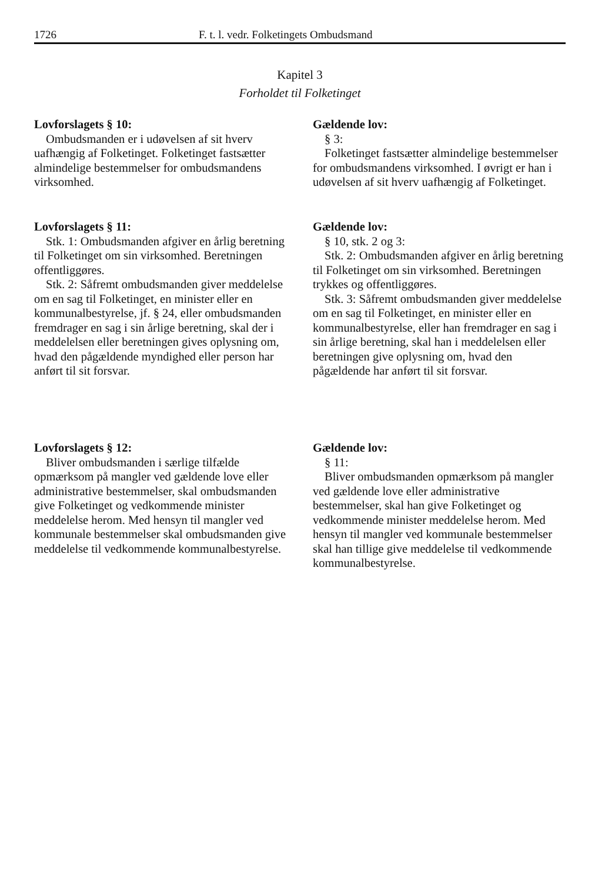1726 F. t. l. vedr. Folketingets Ombudsmand
Kapitel 3
Forholdet til Folketinget
Lovforslagets § 10:
Ombudsmanden er i udøvelsen af sit hverv uafhængig af Folketinget. Folketinget fastsætter almindelige bestemmelser for ombudsmandens virksomhed.
Lovforslagets § 11:
Stk. 1: Ombudsmanden afgiver en årlig beretning til Folketinget om sin virksomhed. Beretningen offentliggøres.
Stk. 2: Såfremt ombudsmanden giver meddelelse om en sag til Folketinget, en minister eller en kommunalbestyrelse, jf. § 24, eller ombudsmanden fremdrager en sag i sin årlige beretning, skal der i meddelelsen eller beretningen gives oplysning om, hvad den pågældende myndighed eller person har anført til sit forsvar.
Lovforslagets § 12:
Bliver ombudsmanden i særlige tilfælde opmærksom på mangler ved gældende love eller administrative bestemmelser, skal ombudsmanden give Folketinget og vedkommende minister meddelelse herom. Med hensyn til mangler ved kommunale bestemmelser skal ombudsmanden give meddelelse til vedkommende kommunalbestyrelse.
Gældende lov:
§ 3:
Folketinget fastsætter almindelige bestemmelser for ombudsmandens virksomhed. I øvrigt er han i udøvelsen af sit hverv uafhængig af Folketinget.
Gældende lov:
§ 10, stk. 2 og 3:
Stk. 2: Ombudsmanden afgiver en årlig beretning til Folketinget om sin virksomhed. Beretningen trykkes og offentliggøres.
Stk. 3: Såfremt ombudsmanden giver meddelelse om en sag til Folketinget, en minister eller en kommunalbestyrelse, eller han fremdrager en sag i sin årlige beretning, skal han i meddelelsen eller beretningen give oplysning om, hvad den pågældende har anført til sit forsvar.
Gældende lov:
§ 11:
Bliver ombudsmanden opmærksom på mangler ved gældende love eller administrative bestemmelser, skal han give Folketinget og vedkommende minister meddelelse herom. Med hensyn til mangler ved kommunale bestemmelser skal han tillige give meddelelse til vedkommende kommunalbestyrelse.